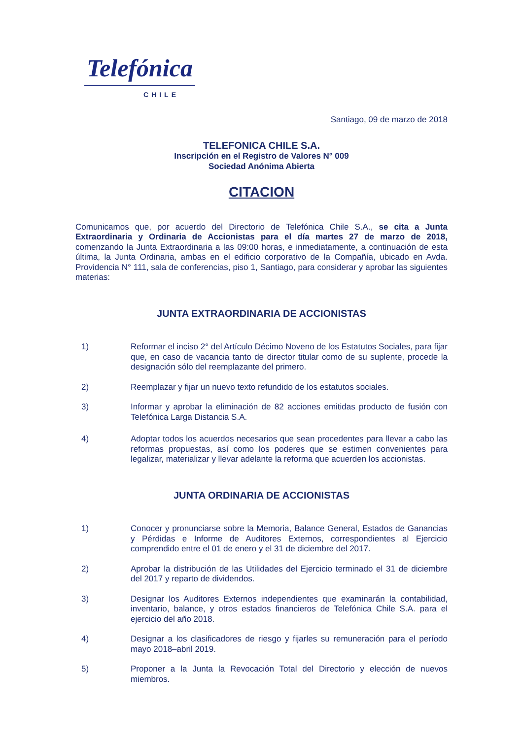Telefónica
CHILE
Santiago, 09 de marzo de 2018
TELEFONICA CHILE S.A.
Inscripción en el Registro de Valores N° 009
Sociedad Anónima Abierta
CITACION
Comunicamos que, por acuerdo del Directorio de Telefónica Chile S.A., se cita a Junta Extraordinaria y Ordinaria de Accionistas para el día martes 27 de marzo de 2018, comenzando la Junta Extraordinaria a las 09:00 horas, e inmediatamente, a continuación de esta última, la Junta Ordinaria, ambas en el edificio corporativo de la Compañía, ubicado en Avda. Providencia N° 111, sala de conferencias, piso 1, Santiago, para considerar y aprobar las siguientes materias:
JUNTA EXTRAORDINARIA DE ACCIONISTAS
1) Reformar el inciso 2° del Artículo Décimo Noveno de los Estatutos Sociales, para fijar que, en caso de vacancia tanto de director titular como de su suplente, procede la designación sólo del reemplazante del primero.
2) Reemplazar y fijar un nuevo texto refundido de los estatutos sociales.
3) Informar y aprobar la eliminación de 82 acciones emitidas producto de fusión con Telefónica Larga Distancia S.A.
4) Adoptar todos los acuerdos necesarios que sean procedentes para llevar a cabo las reformas propuestas, así como los poderes que se estimen convenientes para legalizar, materializar y llevar adelante la reforma que acuerden los accionistas.
JUNTA ORDINARIA DE ACCIONISTAS
1) Conocer y pronunciarse sobre la Memoria, Balance General, Estados de Ganancias y Pérdidas e Informe de Auditores Externos, correspondientes al Ejercicio comprendido entre el 01 de enero y el 31 de diciembre del 2017.
2) Aprobar la distribución de las Utilidades del Ejercicio terminado el 31 de diciembre del 2017 y reparto de dividendos.
3) Designar los Auditores Externos independientes que examinarán la contabilidad, inventario, balance, y otros estados financieros de Telefónica Chile S.A. para el ejercicio del año 2018.
4) Designar a los clasificadores de riesgo y fijarles su remuneración para el período mayo 2018–abril 2019.
5) Proponer a la Junta la Revocación Total del Directorio y elección de nuevos miembros.